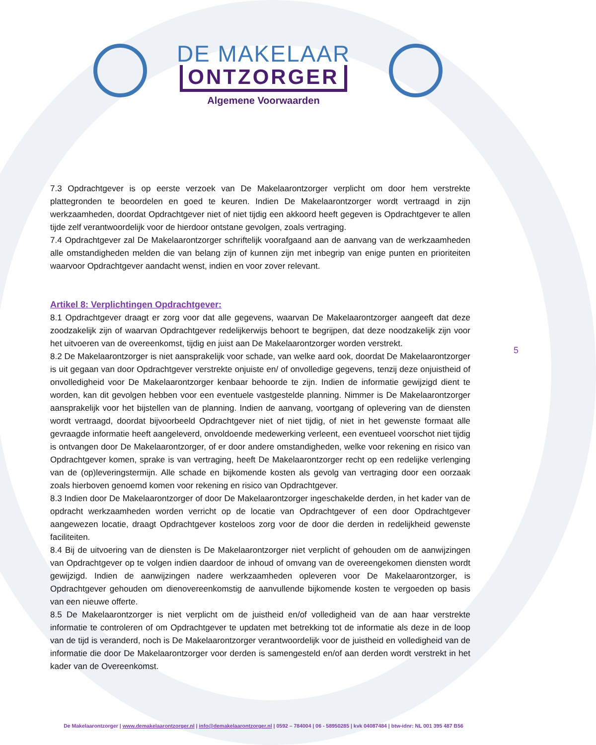DE MAKELAAR
ONTZORGER
Algemene Voorwaarden
7.3 Opdrachtgever is op eerste verzoek van De Makelaarontzorger verplicht om door hem verstrekte plattegronden te beoordelen en goed te keuren. Indien De Makelaarontzorger wordt vertraagd in zijn werkzaamheden, doordat Opdrachtgever niet of niet tijdig een akkoord heeft gegeven is Opdrachtgever te allen tijde zelf verantwoordelijk voor de hierdoor ontstane gevolgen, zoals vertraging.
7.4 Opdrachtgever zal De Makelaarontzorger schriftelijk voorafgaand aan de aanvang van de werkzaamheden alle omstandigheden melden die van belang zijn of kunnen zijn met inbegrip van enige punten en prioriteiten waarvoor Opdrachtgever aandacht wenst, indien en voor zover relevant.
Artikel 8: Verplichtingen Opdrachtgever:
8.1 Opdrachtgever draagt er zorg voor dat alle gegevens, waarvan De Makelaarontzorger aangeeft dat deze zoodzakelijk zijn of waarvan Opdrachtgever redelijkerwijs behoort te begrijpen, dat deze noodzakelijk zijn voor het uitvoeren van de overeenkomst, tijdig en juist aan De Makelaarontzorger worden verstrekt.
8.2 De Makelaarontzorger is niet aansprakelijk voor schade, van welke aard ook, doordat De Makelaarontzorger is uit gegaan van door Opdrachtgever verstrekte onjuiste en/ of onvolledige gegevens, tenzij deze onjuistheid of onvolledigheid voor De Makelaarontzorger kenbaar behoorde te zijn. Indien de informatie gewijzigd dient te worden, kan dit gevolgen hebben voor een eventuele vastgestelde planning. Nimmer is De Makelaarontzorger aansprakelijk voor het bijstellen van de planning. Indien de aanvang, voortgang of oplevering van de diensten wordt vertraagd, doordat bijvoorbeeld Opdrachtgever niet of niet tijdig, of niet in het gewenste formaat alle gevraagde informatie heeft aangeleverd, onvoldoende medewerking verleent, een eventueel voorschot niet tijdig is ontvangen door De Makelaarontzorger, of er door andere omstandigheden, welke voor rekening en risico van Opdrachtgever komen, sprake is van vertraging, heeft De Makelaarontzorger recht op een redelijke verlenging van de (op)leveringstermijn. Alle schade en bijkomende kosten als gevolg van vertraging door een oorzaak zoals hierboven genoemd komen voor rekening en risico van Opdrachtgever.
8.3 Indien door De Makelaarontzorger of door De Makelaarontzorger ingeschakelde derden, in het kader van de opdracht werkzaamheden worden verricht op de locatie van Opdrachtgever of een door Opdrachtgever aangewezen locatie, draagt Opdrachtgever kosteloos zorg voor de door die derden in redelijkheid gewenste faciliteiten.
8.4 Bij de uitvoering van de diensten is De Makelaarontzorger niet verplicht of gehouden om de aanwijzingen van Opdrachtgever op te volgen indien daardoor de inhoud of omvang van de overeengekomen diensten wordt gewijzigd. Indien de aanwijzingen nadere werkzaamheden opleveren voor De Makelaarontzorger, is Opdrachtgever gehouden om dienovereenkomstig de aanvullende bijkomende kosten te vergoeden op basis van een nieuwe offerte.
8.5 De Makelaarontzorger is niet verplicht om de juistheid en/of volledigheid van de aan haar verstrekte informatie te controleren of om Opdrachtgever te updaten met betrekking tot de informatie als deze in de loop van de tijd is veranderd, noch is De Makelaarontzorger verantwoordelijk voor de juistheid en volledigheid van de informatie die door De Makelaarontzorger voor derden is samengesteld en/of aan derden wordt verstrekt in het kader van de Overeenkomst.
5
De Makelaarontzorger | www.demakelaarontzorger.nl | info@demakelaarontzorger.nl | 0592 – 784004 | 06 - 58950285 | kvk 04087484 | btw-idnr: NL 001 395 487 B56